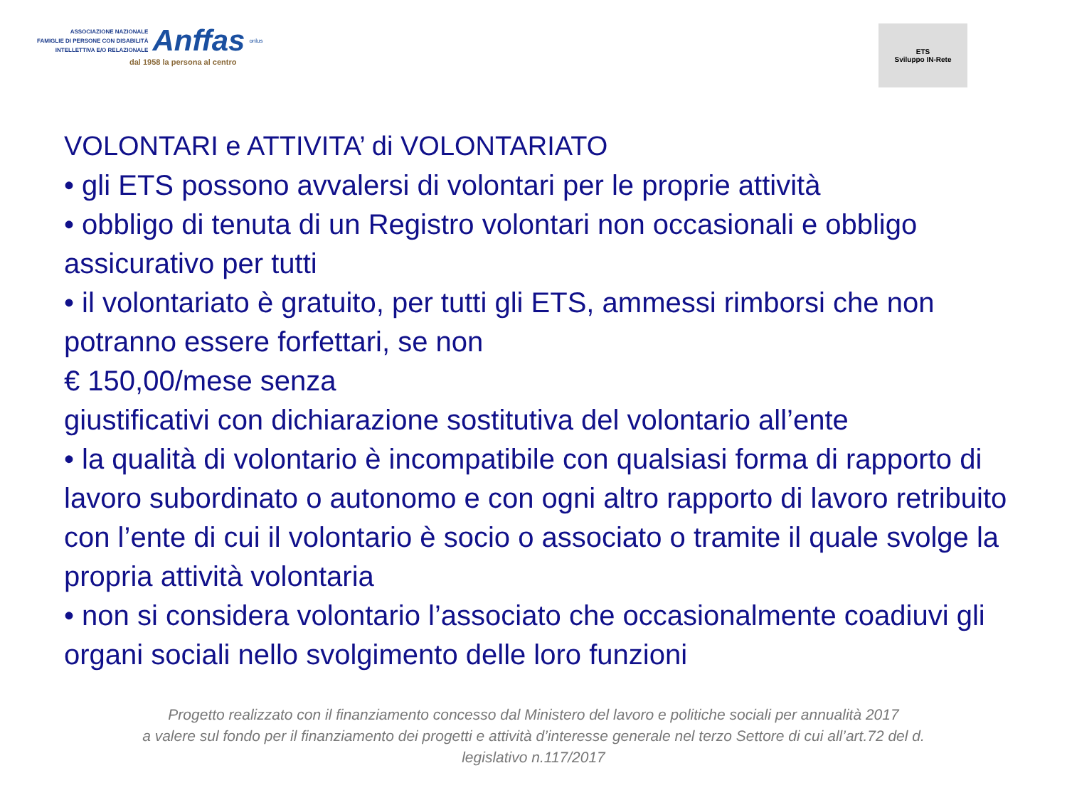ASSOCIAZIONE NAZIONALE
FAMIGLIE DI PERSONE CON DISABILITÀ
INTELLETTIVA E/O RELAZIONALE
Anffas
onlus
dal 1958 la persona al centro
ETS
Sviluppo IN-Rete
VOLONTARI e ATTIVITA’ di VOLONTARIATO
• gli ETS possono avvalersi di volontari per le proprie attività
• obbligo di tenuta di un Registro volontari non occasionali e obbligo assicurativo per tutti
• il volontariato è gratuito, per tutti gli ETS, ammessi rimborsi che non potranno essere forfettari, se non
€ 150,00/mese senza
giustificativi con dichiarazione sostitutiva del volontario all’ente
• la qualità di volontario è incompatibile con qualsiasi forma di rapporto di lavoro subordinato o autonomo e con ogni altro rapporto di lavoro retribuito con l’ente di cui il volontario è socio o associato o tramite il quale svolge la propria attività volontaria
• non si considera volontario l’associato che occasionalmente coadiuvi gli organi sociali nello svolgimento delle loro funzioni
Progetto realizzato con il finanziamento concesso dal Ministero del lavoro e politiche sociali per annualità 2017
a valere sul fondo per il finanziamento dei progetti e attività d’interesse generale nel terzo Settore di cui all’art.72 del d.
legislativo n.117/2017